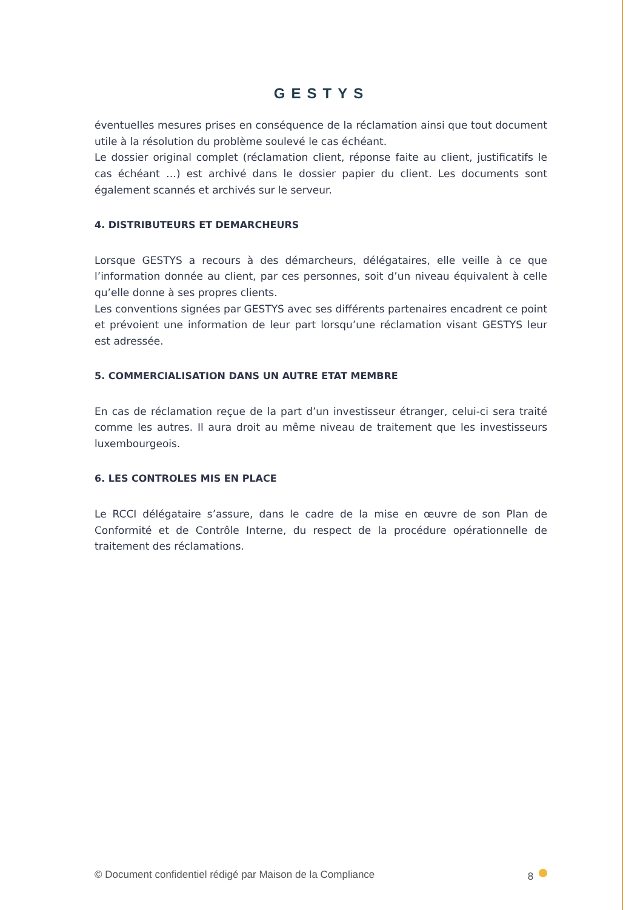GESTYS
éventuelles mesures prises en conséquence de la réclamation ainsi que tout document utile à la résolution du problème soulevé le cas échéant.
Le dossier original complet (réclamation client, réponse faite au client, justificatifs le cas échéant …) est archivé dans le dossier papier du client. Les documents sont également scannés et archivés sur le serveur.
4. DISTRIBUTEURS ET DEMARCHEURS
Lorsque GESTYS a recours à des démarcheurs, délégataires, elle veille à ce que l’information donnée au client, par ces personnes, soit d’un niveau équivalent à celle qu’elle donne à ses propres clients.
Les conventions signées par GESTYS avec ses différents partenaires encadrent ce point et prévoient une information de leur part lorsqu’une réclamation visant GESTYS leur est adressée.
5. COMMERCIALISATION DANS UN AUTRE ETAT MEMBRE
En cas de réclamation reçue de la part d’un investisseur étranger, celui-ci sera traité comme les autres. Il aura droit au même niveau de traitement que les investisseurs luxembourgeois.
6. LES CONTROLES MIS EN PLACE
Le RCCI délégataire s’assure, dans le cadre de la mise en œuvre de son Plan de Conformité et de Contrôle Interne, du respect de la procédure opérationnelle de traitement des réclamations.
© Document confidentiel rédigé par Maison de la Compliance 8